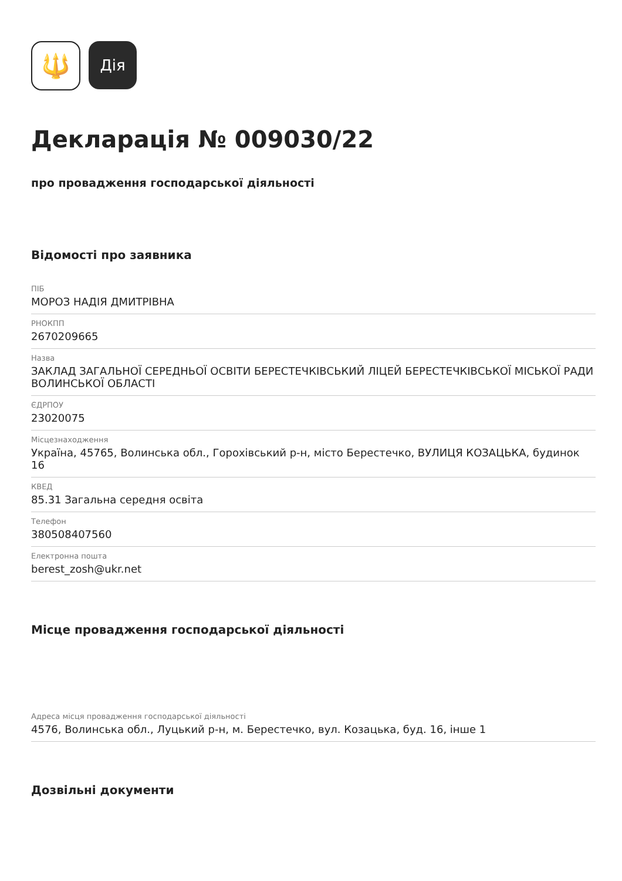🔱
Дія
Декларація № 009030/22
про провадження господарської діяльності
Відомості про заявника
ПІБ
МОРОЗ НАДІЯ ДМИТРІВНА
РНОКПП
2670209665
Назва
ЗАКЛАД ЗАГАЛЬНОЇ СЕРЕДНЬОЇ ОСВІТИ БЕРЕСТЕЧКІВСЬКИЙ ЛІЦЕЙ БЕРЕСТЕЧКІВСЬКОЇ МІСЬКОЇ РАДИ ВОЛИНСЬКОЇ ОБЛАСТІ
ЄДРПОУ
23020075
Місцезнаходження
Україна, 45765, Волинська обл., Горохівський р-н, місто Берестечко, ВУЛИЦЯ КОЗАЦЬКА, будинок 16
КВЕД
85.31 Загальна середня освіта
Телефон
380508407560
Електронна пошта
berest_zosh@ukr.net
Місце провадження господарської діяльності
Адреса місця провадження господарської діяльності
4576, Волинська обл., Луцький р-н, м. Берестечко, вул. Козацька, буд. 16, інше 1
Дозвільні документи